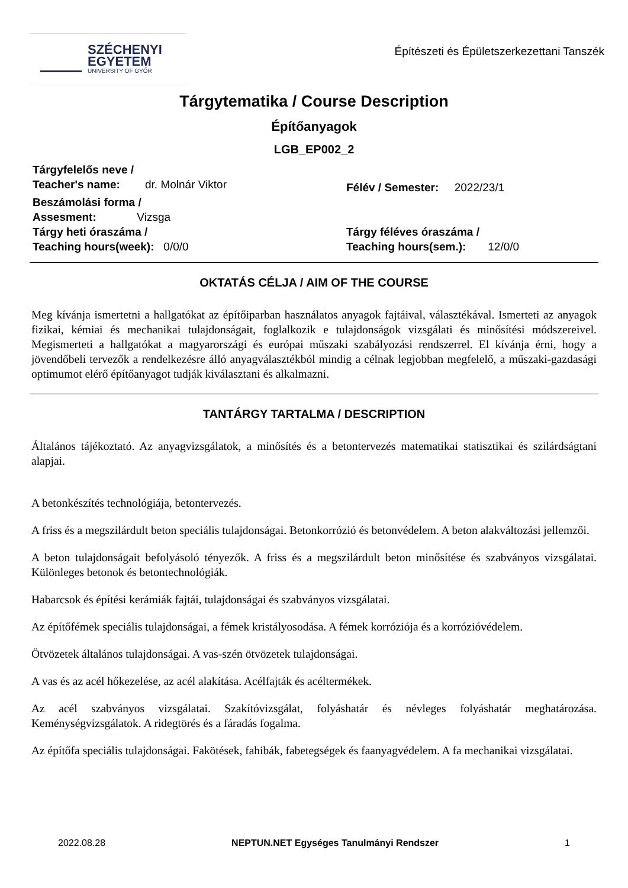SZÉCHENYI
EGYETEM
UNIVERSITY OF GYŐR
Építészeti és Épületszerkezettani Tanszék
Tárgytematika / Course Description
Építőanyagok
LGB_EP002_2
Tárgyfelelős neve /
Teacher's name: dr. Molnár Viktor
Félév / Semester: 2022/23/1
Beszámolási forma /
Assesment: Vizsga
Tárgy heti óraszáma /
Teaching hours(week): 0/0/0
Tárgy féléves óraszáma /
Teaching hours(sem.): 12/0/0
OKTATÁS CÉLJA / AIM OF THE COURSE
Meg kívánja ismertetni a hallgatókat az építőiparban használatos anyagok fajtáival, választékával. Ismerteti az anyagok fizikai, kémiai és mechanikai tulajdonságait, foglalkozik e tulajdonságok vizsgálati és minősítési módszereivel. Megismerteti a hallgatókat a magyarországi és európai műszaki szabályozási rendszerrel. El kívánja érni, hogy a jövendőbeli tervezők a rendelkezésre álló anyagválasztékból mindig a célnak legjobban megfelelő, a műszaki-gazdasági optimumot elérő építőanyagot tudják kiválasztani és alkalmazni.
TANTÁRGY TARTALMA / DESCRIPTION
Általános tájékoztató. Az anyagvizsgálatok, a minősítés és a betontervezés matematikai statisztikai és szilárdságtani alapjai.
A betonkészítés technológiája, betontervezés.
A friss és a megszilárdult beton speciális tulajdonságai. Betonkorrózió és betonvédelem. A beton alakváltozási jellemzői.
A beton tulajdonságait befolyásoló tényezők. A friss és a megszilárdult beton minősítése és szabványos vizsgálatai. Különleges betonok és betontechnológiák.
Habarcsok és építési kerámiák fajtái, tulajdonságai és szabványos vizsgálatai.
Az építőfémek speciális tulajdonságai, a fémek kristályosodása. A fémek korróziója és a korrózióvédelem.
Ötvözetek általános tulajdonságai. A vas-szén ötvözetek tulajdonságai.
A vas és az acél hőkezelése, az acél alakítása. Acélfajták és acéltermékek.
Az acél szabványos vizsgálatai. Szakítóvizsgálat, folyáshatár és névleges folyáshatár meghatározása. Keménységvizsgálatok. A ridegtörés és a fáradás fogalma.
Az építőfa speciális tulajdonságai. Fakötések, fahibák, fabetegségek és faanyagvédelem. A fa mechanikai vizsgálatai.
2022.08.28 NEPTUN.NET Egységes Tanulmányi Rendszer 1